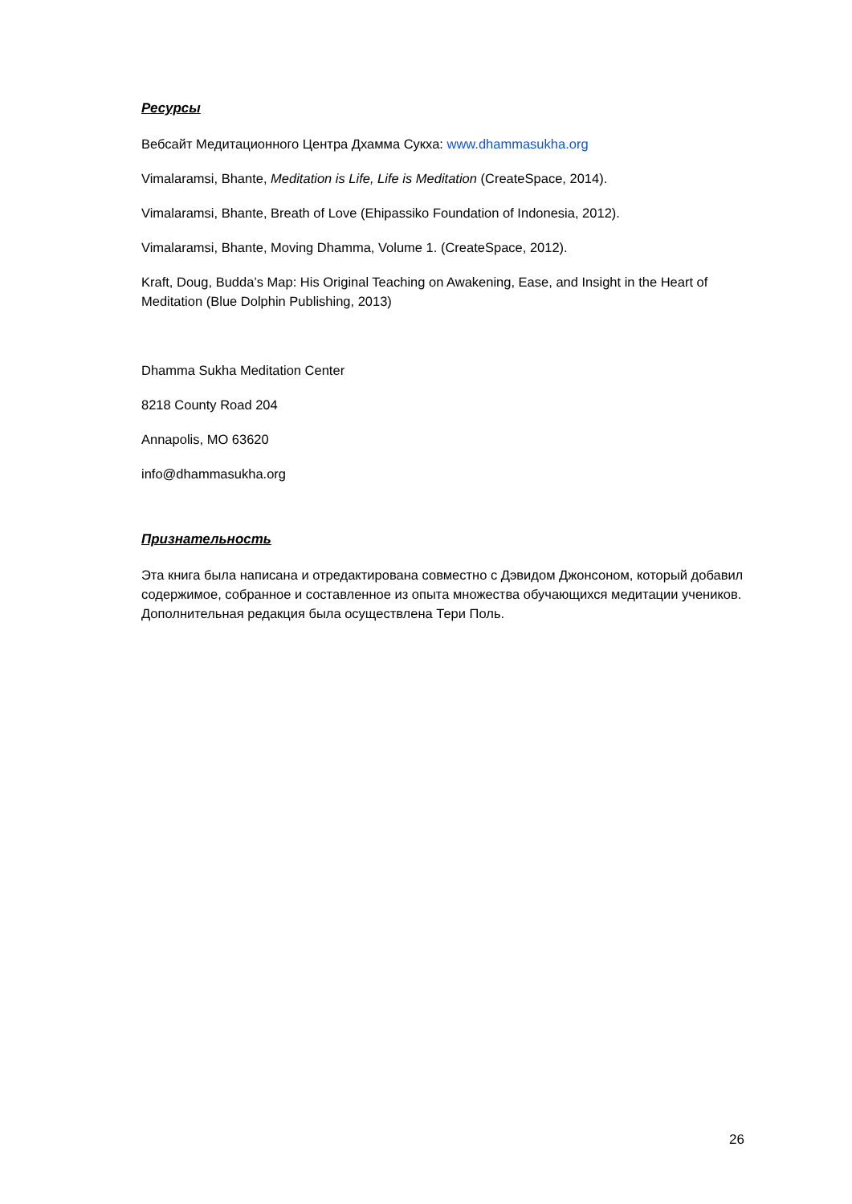Ресурсы
Вебсайт Медитационного Центра Дхамма Сукха: www.dhammasukha.org
Vimalaramsi, Bhante, Meditation is Life, Life is Meditation (CreateSpace, 2014).
Vimalaramsi, Bhante, Breath of Love (Ehipassiko Foundation of Indonesia, 2012).
Vimalaramsi, Bhante, Moving Dhamma, Volume 1. (CreateSpace, 2012).
Kraft, Doug, Budda’s Map: His Original Teaching on Awakening, Ease, and Insight in the Heart of Meditation (Blue Dolphin Publishing, 2013)
Dhamma Sukha Meditation Center
8218 County Road 204
Annapolis, MO 63620
info@dhammasukha.org
Признательность
Эта книга была написана и отредактирована совместно с Дэвидом Джонсоном, который добавил содержимое, собранное и составленное из опыта множества обучающихся медитации учеников. Дополнительная редакция была осуществлена Тери Поль.
26